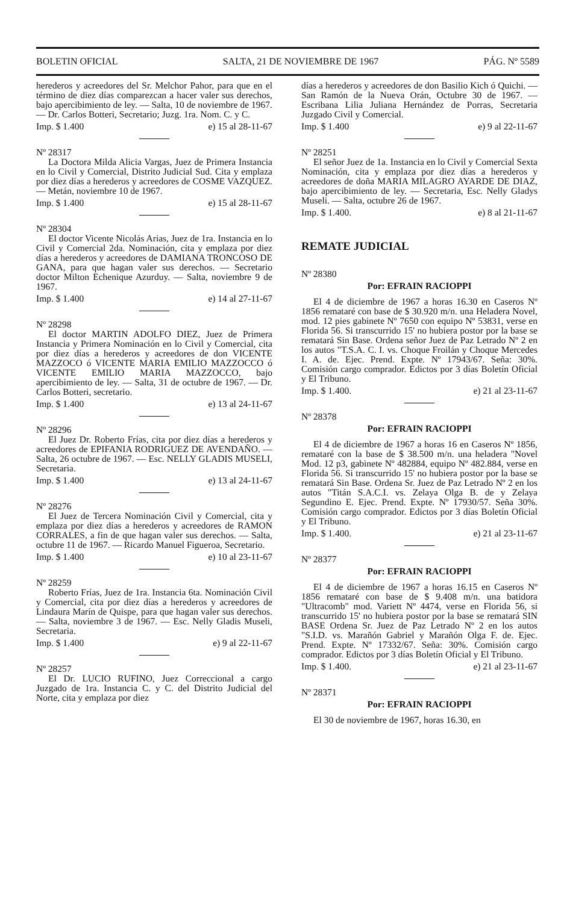BOLETIN OFICIAL SALTA, 21 DE NOVIEMBRE DE 1967 PÁG. Nº 5589
herederos y acreedores del Sr. Melchor Pahor, para que en el término de diez días comparezcan a hacer valer sus derechos, bajo apercibimiento de ley. — Salta, 10 de noviembre de 1967. — Dr. Carlos Botteri, Secretario; Juzg. 1ra. Nom. C. y C.
Imp. $ 1.400 e) 15 al 28-11-67
Nº 28317
La Doctora Milda Alicia Vargas, Juez de Primera Instancia en lo Civil y Comercial, Distrito Judicial Sud. Cita y emplaza por diez días a herederos y acreedores de COSME VAZQUEZ. — Metán, noviembre 10 de 1967.
Imp. $ 1.400 e) 15 al 28-11-67
Nº 28304
El doctor Vicente Nicolás Arias, Juez de 1ra. Instancia en lo Civil y Comercial 2da. Nominación, cita y emplaza por diez días a herederos y acreedores de DAMIANA TRONCOSO DE GANA, para que hagan valer sus derechos. — Secretario doctor Milton Echenique Azurduy. — Salta, noviembre 9 de 1967.
Imp. $ 1.400 e) 14 al 27-11-67
Nº 28298
El doctor MARTIN ADOLFO DIEZ, Juez de Primera Instancia y Primera Nominación en lo Civil y Comercial, cita por diez días a herederos y acreedores de don VICENTE MAZZOCO ó VICENTE MARIA EMILIO MAZZOCCO ó VICENTE EMILIO MARIA MAZZOCCO, bajo apercibimiento de ley. — Salta, 31 de octubre de 1967. — Dr. Carlos Botteri, secretario.
Imp. $ 1.400 e) 13 al 24-11-67
Nº 28296
El Juez Dr. Roberto Frías, cita por diez días a herederos y acreedores de EPIFANIA RODRIGUEZ DE AVENDAÑO. — Salta, 26 octubre de 1967. — Esc. NELLY GLADIS MUSELI, Secretaria.
Imp. $ 1.400 e) 13 al 24-11-67
Nº 28276
El Juez de Tercera Nominación Civil y Comercial, cita y emplaza por diez días a herederos y acreedores de RAMON CORRALES, a fin de que hagan valer sus derechos. — Salta, octubre 11 de 1967. — Ricardo Manuel Figueroa, Secretario.
Imp. $ 1.400 e) 10 al 23-11-67
Nº 28259
Roberto Frías, Juez de 1ra. Instancia 6ta. Nominación Civil y Comercial, cita por diez días a herederos y acreedores de Lindaura Marín de Quispe, para que hagan valer sus derechos. — Salta, noviembre 3 de 1967. — Esc. Nelly Gladis Museli, Secretaria.
Imp. $ 1.400 e) 9 al 22-11-67
Nº 28257
El Dr. LUCIO RUFINO, Juez Correccional a cargo Juzgado de 1ra. Instancia C. y C. del Distrito Judicial del Norte, cita y emplaza por diez
días a herederos y acreedores de don Basilio Kich ó Quichi. — San Ramón de la Nueva Orán, Octubre 30 de 1967. — Escribana Lilia Juliana Hernández de Porras, Secretaria Juzgado Civil y Comercial.
Imp. $ 1.400 e) 9 al 22-11-67
Nº 28251
El señor Juez de 1a. Instancia en lo Civil y Comercial Sexta Nominación, cita y emplaza por diez días a herederos y acreedores de doña MARIA MILAGRO AYARDE DE DIAZ, bajo apercibimiento de ley. — Secretaria, Esc. Nelly Gladys Museli. — Salta, octubre 26 de 1967.
Imp. $ 1.400. e) 8 al 21-11-67
REMATE JUDICIAL
Nº 28380
Por: EFRAIN RACIOPPI
El 4 de diciembre de 1967 a horas 16.30 en Caseros Nº 1856 remataré con base de $ 30.920 m/n. una Heladera Novel, mod. 12 pies gabinete Nº 7650 con equipo Nº 53831, verse en Florida 56. Si transcurrido 15' no hubiera postor por la base se rematará Sin Base. Ordena señor Juez de Paz Letrado Nº 2 en los autos "T.S.A. C. I. vs. Choque Froilán y Choque Mercedes I. A. de. Ejec. Prend. Expte. Nº 17943/67. Seña: 30%. Comisión cargo comprador. Edictos por 3 días Boletín Oficial y El Tribuno.
Imp. $ 1.400. e) 21 al 23-11-67
Nº 28378
Por: EFRAIN RACIOPPI
El 4 de diciembre de 1967 a horas 16 en Caseros Nº 1856, remataré con la base de $ 38.500 m/n. una heladera "Novel Mod. 12 p3, gabinete Nº 482884, equipo Nº 482.884, verse en Florida 56. Si transcurrido 15' no hubiera postor por la base se rematará Sin Base. Ordena Sr. Juez de Paz Letrado Nº 2 en los autos "Titán S.A.C.I. vs. Zelaya Olga B. de y Zelaya Segundino E. Ejec. Prend. Expte. Nº 17930/57. Seña 30%. Comisión cargo comprador. Edictos por 3 días Boletín Oficial y El Tribuno.
Imp. $ 1.400. e) 21 al 23-11-67
Nº 28377
Por: EFRAIN RACIOPPI
El 4 de diciembre de 1967 a horas 16.15 en Caseros Nº 1856 remataré con base de $ 9.408 m/n. una batidora "Ultracomb" mod. Variett Nº 4474, verse en Florida 56, si transcurrido 15' no hubiera postor por la base se rematará SIN BASE Ordena Sr. Juez de Paz Letrado Nº 2 en los autos "S.I.D. vs. Marañón Gabriel y Marañón Olga F. de. Ejec. Prend. Expte. Nº 17332/67. Seña: 30%. Comisión cargo comprador. Edictos por 3 días Boletín Oficial y El Tribuno.
Imp. $ 1.400. e) 21 al 23-11-67
Nº 28371
Por: EFRAIN RACIOPPI
El 30 de noviembre de 1967, horas 16.30, en